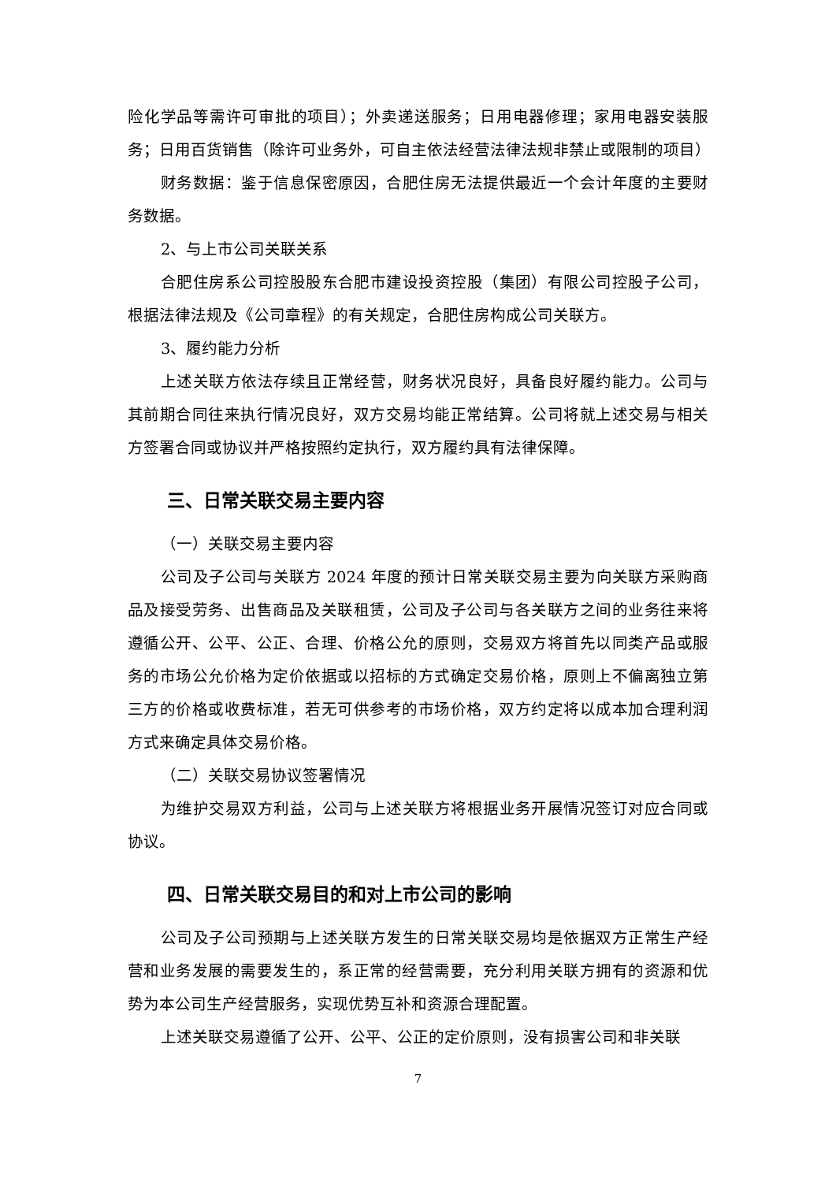险化学品等需许可审批的项目）；外卖递送服务；日用电器修理；家用电器安装服务；日用百货销售（除许可业务外，可自主依法经营法律法规非禁止或限制的项目）
财务数据：鉴于信息保密原因，合肥住房无法提供最近一个会计年度的主要财务数据。
2、与上市公司关联关系
合肥住房系公司控股股东合肥市建设投资控股（集团）有限公司控股子公司，根据法律法规及《公司章程》的有关规定，合肥住房构成公司关联方。
3、履约能力分析
上述关联方依法存续且正常经营，财务状况良好，具备良好履约能力。公司与其前期合同往来执行情况良好，双方交易均能正常结算。公司将就上述交易与相关方签署合同或协议并严格按照约定执行，双方履约具有法律保障。
三、日常关联交易主要内容
（一）关联交易主要内容
公司及子公司与关联方 2024 年度的预计日常关联交易主要为向关联方采购商品及接受劳务、出售商品及关联租赁，公司及子公司与各关联方之间的业务往来将遵循公开、公平、公正、合理、价格公允的原则，交易双方将首先以同类产品或服务的市场公允价格为定价依据或以招标的方式确定交易价格，原则上不偏离独立第三方的价格或收费标准，若无可供参考的市场价格，双方约定将以成本加合理利润方式来确定具体交易价格。
（二）关联交易协议签署情况
为维护交易双方利益，公司与上述关联方将根据业务开展情况签订对应合同或协议。
四、日常关联交易目的和对上市公司的影响
公司及子公司预期与上述关联方发生的日常关联交易均是依据双方正常生产经营和业务发展的需要发生的，系正常的经营需要，充分利用关联方拥有的资源和优势为本公司生产经营服务，实现优势互补和资源合理配置。
上述关联交易遵循了公开、公平、公正的定价原则，没有损害公司和非关联
7